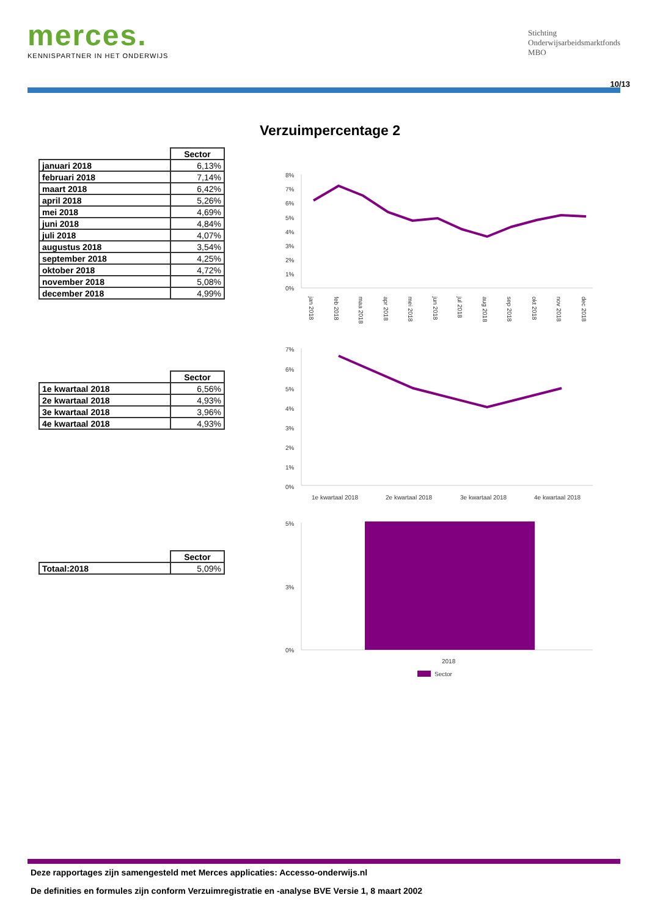merces.
KENNISPARTNER IN HET ONDERWIJS
Stichting
Onderwijsarbeidsmarktfonds
MBO
10/13
Verzuimpercentage 2
| | Sector |
| --- | --- |
| januari 2018 | 6,13% |
| februari 2018 | 7,14% |
| maart 2018 | 6,42% |
| april 2018 | 5,26% |
| mei 2018 | 4,69% |
| juni 2018 | 4,84% |
| juli 2018 | 4,07% |
| augustus 2018 | 3,54% |
| september 2018 | 4,25% |
| oktober 2018 | 4,72% |
| november 2018 | 5,08% |
| december 2018 | 4,99% |
| | Sector |
| --- | --- |
| 1e kwartaal 2018 | 6,56% |
| 2e kwartaal 2018 | 4,93% |
| 3e kwartaal 2018 | 3,96% |
| 4e kwartaal 2018 | 4,93% |
| | Sector |
| --- | --- |
| Totaal:2018 | 5,09% |
8%
7%
6%
5%
4%
3%
2%
1%
0%
jan 2018
feb 2018
maa 2018
apr 2018
mei 2018
jun 2018
jul 2018
aug 2018
sep 2018
okt 2018
nov 2018
dec 2018
7%
6%
5%
4%
3%
2%
1%
0%
1e kwartaal 2018
2e kwartaal 2018
3e kwartaal 2018
4e kwartaal 2018
5%
3%
0%
2018
Sector
Deze rapportages zijn samengesteld met Merces applicaties: Accesso-onderwijs.nl
De definities en formules zijn conform Verzuimregistratie en -analyse BVE Versie 1, 8 maart 2002